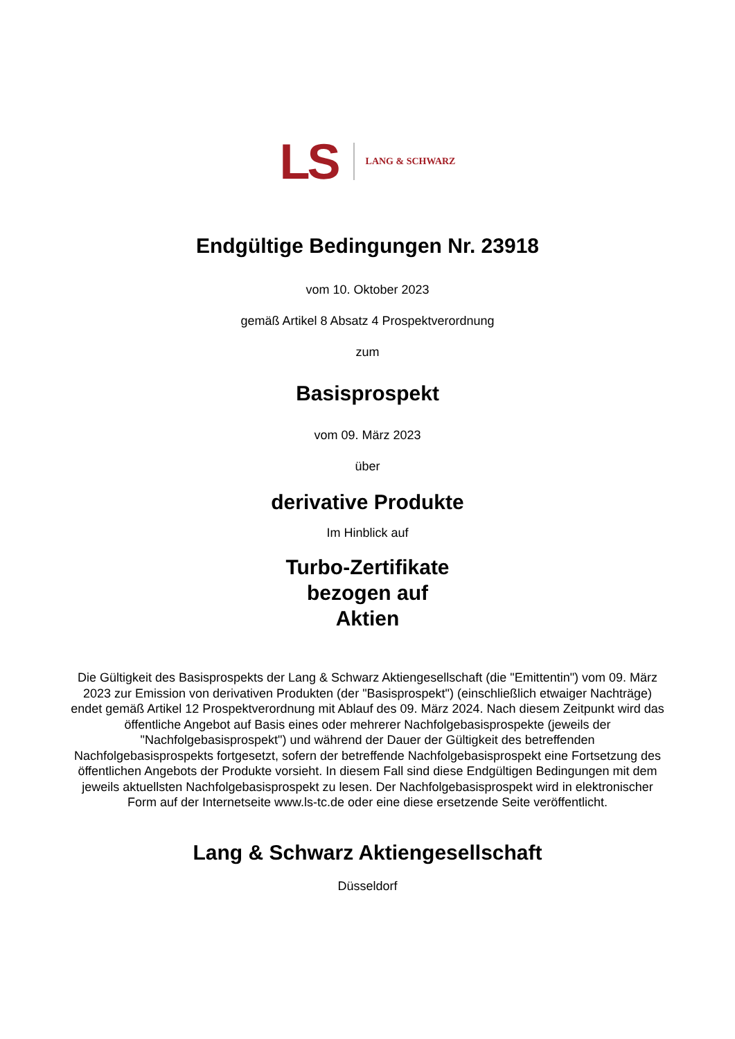LS LANG & SCHWARZ
Endgültige Bedingungen Nr. 23918
vom 10. Oktober 2023
gemäß Artikel 8 Absatz 4 Prospektverordnung
zum
Basisprospekt
vom 09. März 2023
über
derivative Produkte
Im Hinblick auf
Turbo-Zertifikate
bezogen auf
Aktien
Die Gültigkeit des Basisprospekts der Lang & Schwarz Aktiengesellschaft (die "Emittentin") vom 09. März 2023 zur Emission von derivativen Produkten (der "Basisprospekt") (einschließlich etwaiger Nachträge) endet gemäß Artikel 12 Prospektverordnung mit Ablauf des 09. März 2024. Nach diesem Zeitpunkt wird das öffentliche Angebot auf Basis eines oder mehrerer Nachfolgebasisprospekte (jeweils der "Nachfolgebasisprospekt") und während der Dauer der Gültigkeit des betreffenden Nachfolgebasisprospekts fortgesetzt, sofern der betreffende Nachfolgebasisprospekt eine Fortsetzung des öffentlichen Angebots der Produkte vorsieht. In diesem Fall sind diese Endgültigen Bedingungen mit dem jeweils aktuellsten Nachfolgebasisprospekt zu lesen. Der Nachfolgebasisprospekt wird in elektronischer Form auf der Internetseite www.ls-tc.de oder eine diese ersetzende Seite veröffentlicht.
Lang & Schwarz Aktiengesellschaft
Düsseldorf